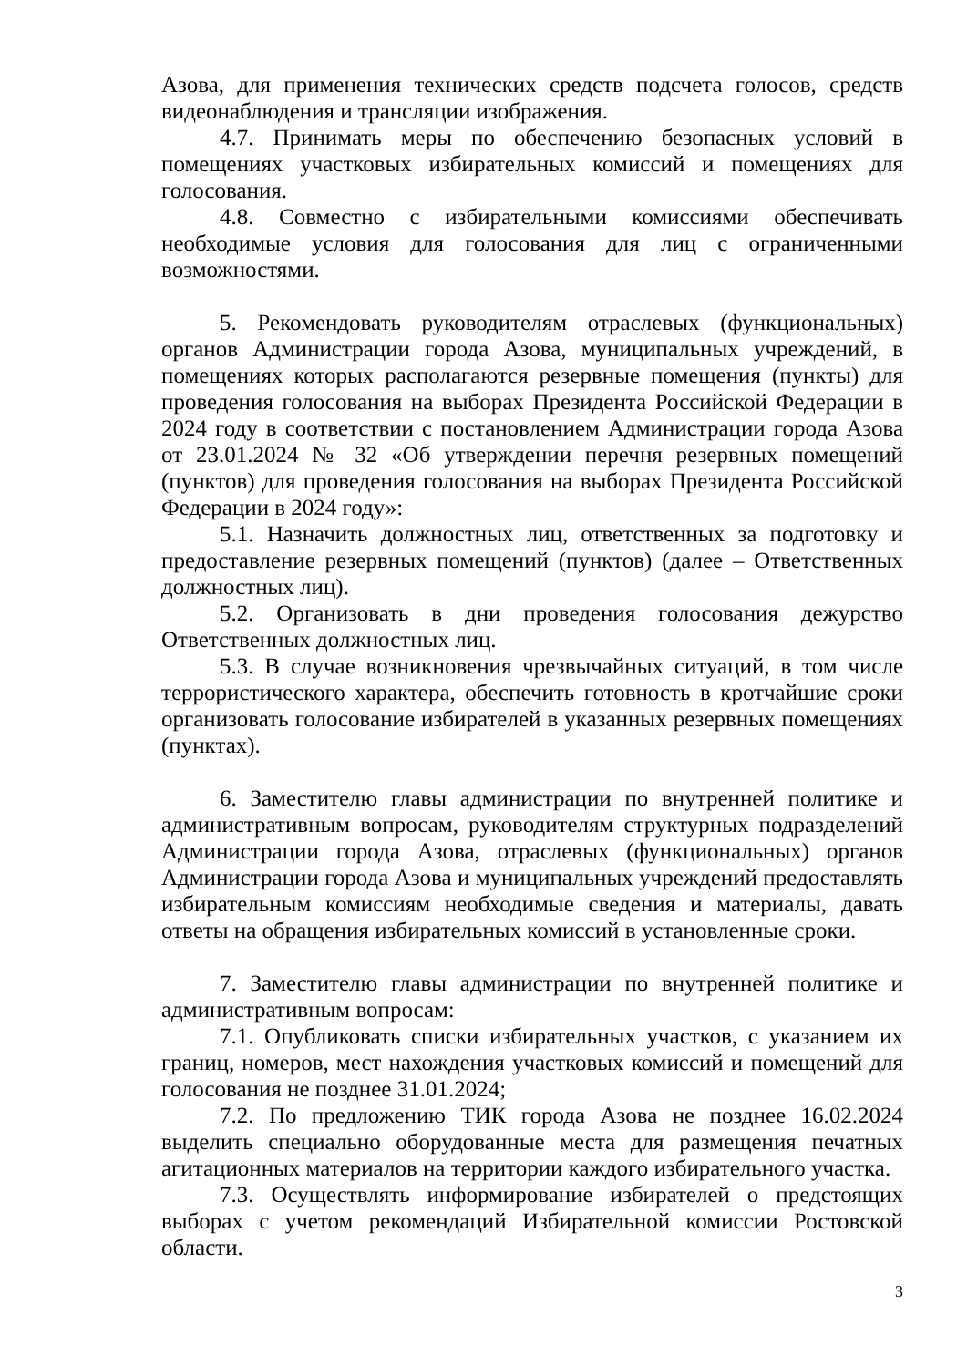Азова, для применения технических средств подсчета голосов, средств видеонаблюдения и трансляции изображения.
4.7. Принимать меры по обеспечению безопасных условий в помещениях участковых избирательных комиссий и помещениях для голосования.
4.8. Совместно с избирательными комиссиями обеспечивать необходимые условия для голосования для лиц с ограниченными возможностями.
5. Рекомендовать руководителям отраслевых (функциональных) органов Администрации города Азова, муниципальных учреждений, в помещениях которых располагаются резервные помещения (пункты) для проведения голосования на выборах Президента Российской Федерации в 2024 году в соответствии с постановлением Администрации города Азова от 23.01.2024 № 32 «Об утверждении перечня резервных помещений (пунктов) для проведения голосования на выборах Президента Российской Федерации в 2024 году»:
5.1. Назначить должностных лиц, ответственных за подготовку и предоставление резервных помещений (пунктов) (далее – Ответственных должностных лиц).
5.2. Организовать в дни проведения голосования дежурство Ответственных должностных лиц.
5.3. В случае возникновения чрезвычайных ситуаций, в том числе террористического характера, обеспечить готовность в кротчайшие сроки организовать голосование избирателей в указанных резервных помещениях (пунктах).
6. Заместителю главы администрации по внутренней политике и административным вопросам, руководителям структурных подразделений Администрации города Азова, отраслевых (функциональных) органов Администрации города Азова и муниципальных учреждений предоставлять избирательным комиссиям необходимые сведения и материалы, давать ответы на обращения избирательных комиссий в установленные сроки.
7. Заместителю главы администрации по внутренней политике и административным вопросам:
7.1. Опубликовать списки избирательных участков, с указанием их границ, номеров, мест нахождения участковых комиссий и помещений для голосования не позднее 31.01.2024;
7.2. По предложению ТИК города Азова не позднее 16.02.2024 выделить специально оборудованные места для размещения печатных агитационных материалов на территории каждого избирательного участка.
7.3. Осуществлять информирование избирателей о предстоящих выборах с учетом рекомендаций Избирательной комиссии Ростовской области.
3